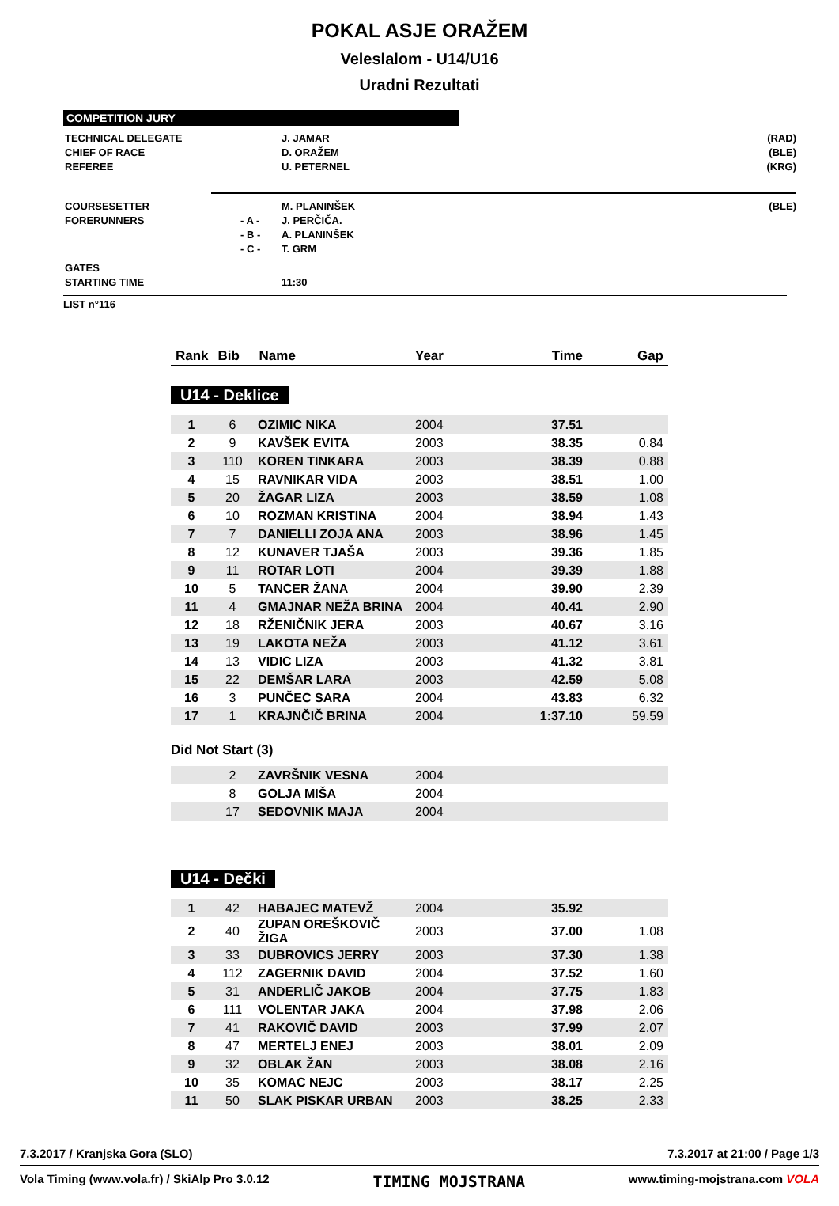POKAL ASJE ORAŽEM
Veleslalom - U14/U16
Uradni Rezultati
COMPETITION JURY
| TECHNICAL DELEGATE | | J. JAMAR | (RAD) |
| CHIEF OF RACE | | D. ORAŽEM | (BLE) |
| REFEREE | | U. PETERNEL | (KRG) |
| COURSESETTER | | M. PLANINŠEK | (BLE) |
| FORERUNNERS | - A - | J. PERČIČA. | |
| | - B - | A. PLANINŠEK | |
| | - C - | T. GRM | |
| GATES | | | |
| STARTING TIME | | 11:30 | |
LIST n°116
| Rank | Bib | Name | Year | Time | Gap |
U14 - Deklice
| 1 | 6 | OZIMIC NIKA | 2004 | 37.51 | |
| 2 | 9 | KAVŠEK EVITA | 2003 | 38.35 | 0.84 |
| 3 | 110 | KOREN TINKARA | 2003 | 38.39 | 0.88 |
| 4 | 15 | RAVNIKAR VIDA | 2003 | 38.51 | 1.00 |
| 5 | 20 | ŽAGAR LIZA | 2003 | 38.59 | 1.08 |
| 6 | 10 | ROZMAN KRISTINA | 2004 | 38.94 | 1.43 |
| 7 | 7 | DANIELLI ZOJA ANA | 2003 | 38.96 | 1.45 |
| 8 | 12 | KUNAVER TJAŠA | 2003 | 39.36 | 1.85 |
| 9 | 11 | ROTAR LOTI | 2004 | 39.39 | 1.88 |
| 10 | 5 | TANCER ŽANA | 2004 | 39.90 | 2.39 |
| 11 | 4 | GMAJNAR NEŽA BRINA | 2004 | 40.41 | 2.90 |
| 12 | 18 | RŽENIČNIK JERA | 2003 | 40.67 | 3.16 |
| 13 | 19 | LAKOTA NEŽA | 2003 | 41.12 | 3.61 |
| 14 | 13 | VIDIC LIZA | 2003 | 41.32 | 3.81 |
| 15 | 22 | DEMŠAR LARA | 2003 | 42.59 | 5.08 |
| 16 | 3 | PUNČEC SARA | 2004 | 43.83 | 6.32 |
| 17 | 1 | KRAJNČIČ BRINA | 2004 | 1:37.10 | 59.59 |
Did Not Start (3)
| | 2 | ZAVRŠNIK VESNA | 2004 | | |
| | 8 | GOLJA MIŠA | 2004 | | |
| | 17 | SEDOVNIK MAJA | 2004 | | |
U14 - Dečki
| 1 | 42 | HABAJEC MATEVŽ | 2004 | 35.92 | |
| 2 | 40 | ZUPAN OREŠKOVIČ ŽIGA | 2003 | 37.00 | 1.08 |
| 3 | 33 | DUBROVICS JERRY | 2003 | 37.30 | 1.38 |
| 4 | 112 | ZAGERNIK DAVID | 2004 | 37.52 | 1.60 |
| 5 | 31 | ANDERLIČ JAKOB | 2004 | 37.75 | 1.83 |
| 6 | 111 | VOLENTAR JAKA | 2004 | 37.98 | 2.06 |
| 7 | 41 | RAKOVIČ DAVID | 2003 | 37.99 | 2.07 |
| 8 | 47 | MERTELJ ENEJ | 2003 | 38.01 | 2.09 |
| 9 | 32 | OBLAK ŽAN | 2003 | 38.08 | 2.16 |
| 10 | 35 | KOMAC NEJC | 2003 | 38.17 | 2.25 |
| 11 | 50 | SLAK PISKAR URBAN | 2003 | 38.25 | 2.33 |
7.3.2017 / Kranjska Gora (SLO) 7.3.2017 at 21:00 / Page 1/3
Vola Timing (www.vola.fr) / SkiAlp Pro 3.0.12 TIMING MOJSTRANA www.timing-mojstrana.com VOLA